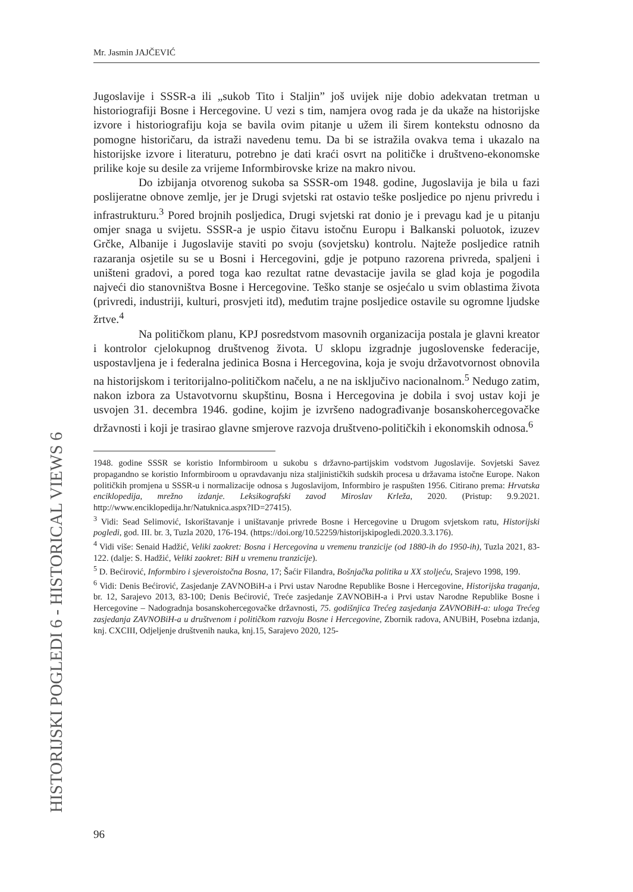Mr. Jasmin JAJČEVIĆ
HISTORIJSKI POGLEDI 6 - HISTORICAL VIEWS 6
Jugoslavije i SSSR-a ili „sukob Tito i Staljin” još uvijek nije dobio adekvatan tretman u historiografiji Bosne i Hercegovine. U vezi s tim, namjera ovog rada je da ukaže na historijske izvore i historiografiju koja se bavila ovim pitanje u užem ili širem kontekstu odnosno da pomogne historičaru, da istraži navedenu temu. Da bi se istražila ovakva tema i ukazalo na historijske izvore i literaturu, potrebno je dati kraći osvrt na političke i društveno-ekonomske prilike koje su desile za vrijeme Informbirovske krize na makro nivou.
Do izbijanja otvorenog sukoba sa SSSR-om 1948. godine, Jugoslavija je bila u fazi poslijeratne obnove zemlje, jer je Drugi svjetski rat ostavio teške posljedice po njenu privredu i infrastrukturu.<sup>3</sup> Pored brojnih posljedica, Drugi svjetski rat donio je i prevagu kad je u pitanju omjer snaga u svijetu. SSSR-a je uspio čitavu istočnu Europu i Balkanski poluotok, izuzev Grčke, Albanije i Jugoslavije staviti po svoju (sovjetsku) kontrolu. Najteže posljedice ratnih razaranja osjetile su se u Bosni i Hercegovini, gdje je potpuno razorena privreda, spaljeni i uništeni gradovi, a pored toga kao rezultat ratne devastacije javila se glad koja je pogodila najveći dio stanovništva Bosne i Hercegovine. Teško stanje se osjećalo u svim oblastima života (privredi, industriji, kulturi, prosvjeti itd), međutim trajne posljedice ostavile su ogromne ljudske žrtve.<sup>4</sup>
Na političkom planu, KPJ posredstvom masovnih organizacija postala je glavni kreator i kontrolor cjelokupnog društvenog života. U sklopu izgradnje jugoslovenske federacije, uspostavljena je i federalna jedinica Bosna i Hercegovina, koja je svoju državotvornost obnovila na historijskom i teritorijalno-političkom načelu, a ne na isključivo nacionalnom.<sup>5</sup> Nedugo zatim, nakon izbora za Ustavotvornu skupštinu, Bosna i Hercegovina je dobila i svoj ustav koji je usvojen 31. decembra 1946. godine, kojim je izvršeno nadograđivanje bosanskohercegovačke državnosti i koji je trasirao glavne smjerove razvoja društveno-političkih i ekonomskih odnosa.<sup>6</sup>
1948. godine SSSR se koristio Informbiroom u sukobu s državno-partijskim vodstvom Jugoslavije. Sovjetski Savez propagandno se koristio Informbiroom u opravdavanju niza staljinističkih sudskih procesa u državama istočne Europe. Nakon političkih promjena u SSSR-u i normalizacije odnosa s Jugoslavijom, Informbiro je raspušten 1956. Citirano prema: Hrvatska enciklopedija, mrežno izdanje. Leksikografski zavod Miroslav Krleža, 2020. (Pristup: 9.9.2021. http://www.enciklopedija.hr/Natuknica.aspx?ID=27415).
<sup>3</sup> Vidi: Sead Selimović, Iskorištavanje i uništavanje privrede Bosne i Hercegovine u Drugom svjetskom ratu, Historijski pogledi, god. III. br. 3, Tuzla 2020, 176-194. (https://doi.org/10.52259/historijskipogledi.2020.3.3.176).
<sup>4</sup> Vidi više: Senaid Hadžić, Veliki zaokret: Bosna i Hercegovina u vremenu tranzicije (od 1880-ih do 1950-ih), Tuzla 2021, 83-122. (dalje: S. Hadžić, Veliki zaokret: BiH u vremenu tranzicije).
<sup>5</sup> D. Bećirović, Informbiro i sjeveroistočna Bosna, 17; Šaćir Filandra, Bošnjačka politika u XX stoljeću, Srajevo 1998, 199.
<sup>6</sup> Vidi: Denis Bećirović, Zasjedanje ZAVNOBiH-a i Prvi ustav Narodne Republike Bosne i Hercegovine, Historijska traganja, br. 12, Sarajevo 2013, 83-100; Denis Bećirović, Treće zasjedanje ZAVNOBiH-a i Prvi ustav Narodne Republike Bosne i Hercegovine – Nadogradnja bosanskohercegovačke državnosti, 75. godišnjica Trećeg zasjedanja ZAVNOBiH-a: uloga Trećeg zasjedanja ZAVNOBiH-a u društvenom i političkom razvoju Bosne i Hercegovine, Zbornik radova, ANUBiH, Posebna izdanja, knj. CXCIII, Odjeljenje društvenih nauka, knj.15, Sarajevo 2020, 125-
96